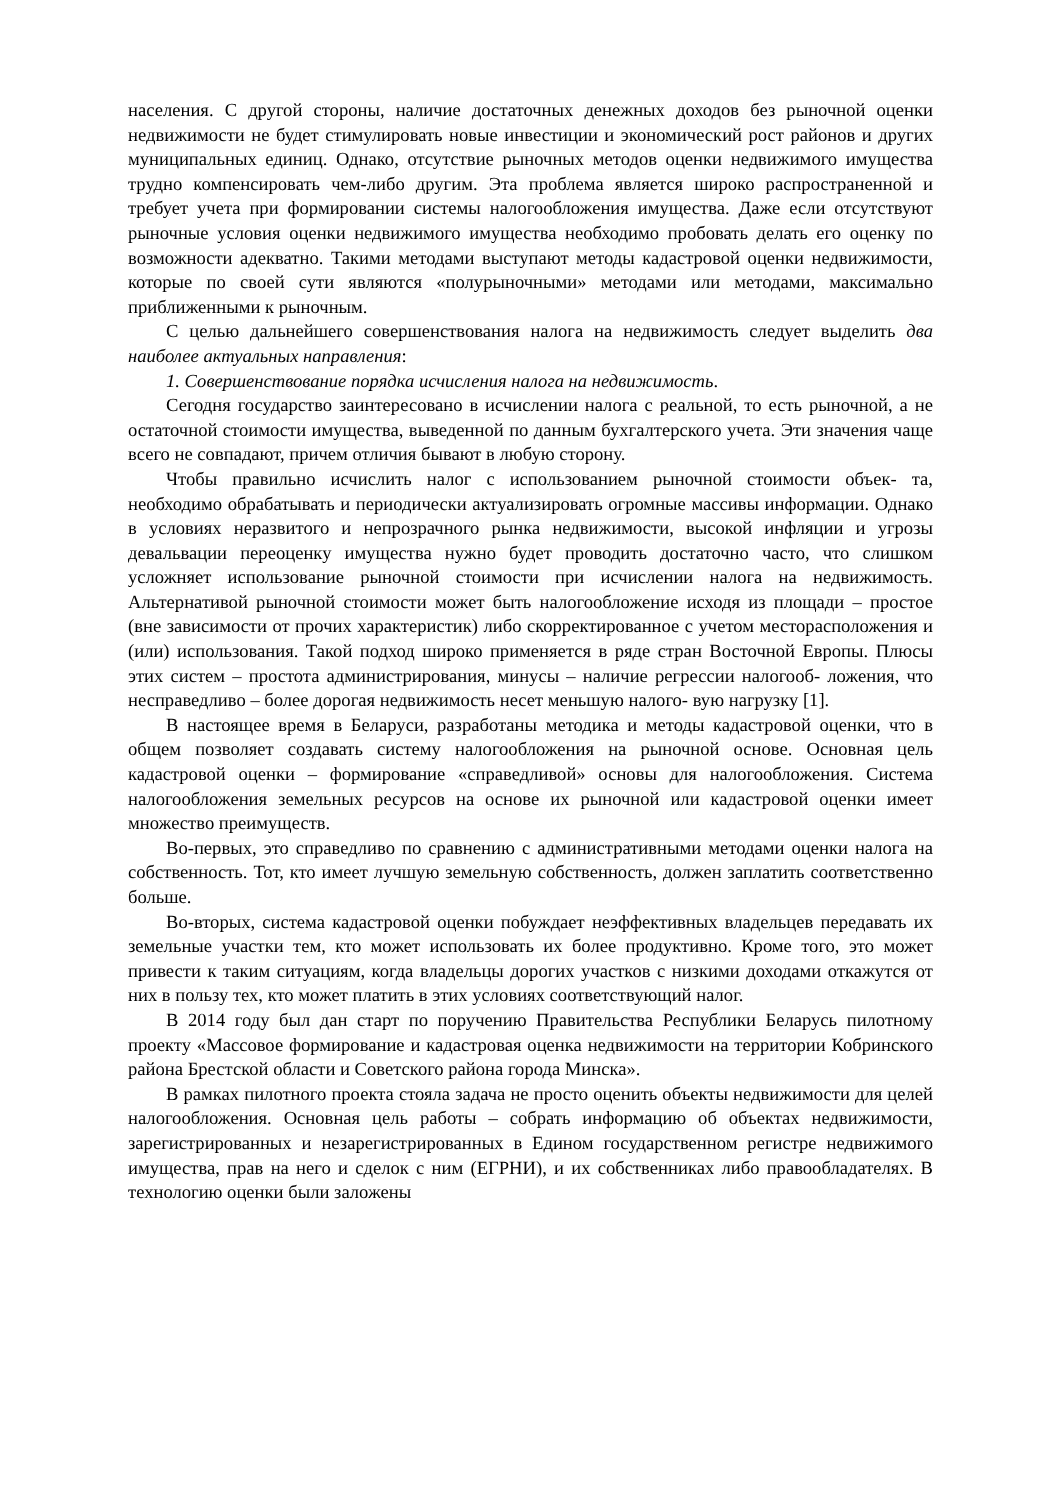населения. С другой стороны, наличие достаточных денежных доходов без рыночной оценки недвижимости не будет стимулировать новые инвестиции и экономический рост районов и других муниципальных единиц. Однако, отсутствие рыночных методов оценки недвижимого имущества трудно компенсировать чем-либо другим. Эта проблема является широко распространенной и требует учета при формировании системы налогообложения имущества. Даже если отсутствуют рыночные условия оценки недвижимого имущества необходимо пробовать делать его оценку по возможности адекватно. Такими методами выступают методы кадастровой оценки недвижимости, которые по своей сути являются «полурыночными» методами или методами, максимально приближенными к рыночным.
С целью дальнейшего совершенствования налога на недвижимость следует выделить два наиболее актуальных направления:
1. Совершенствование порядка исчисления налога на недвижимость.
Сегодня государство заинтересовано в исчислении налога с реальной, то есть рыночной, а не остаточной стоимости имущества, выведенной по данным бухгалтерского учета. Эти значения чаще всего не совпадают, причем отличия бывают в любую сторону.
Чтобы правильно исчислить налог с использованием рыночной стоимости объек- та, необходимо обрабатывать и периодически актуализировать огромные массивы информации. Однако в условиях неразвитого и непрозрачного рынка недвижимости, высокой инфляции и угрозы девальвации переоценку имущества нужно будет проводить достаточно часто, что слишком усложняет использование рыночной стоимости при исчислении налога на недвижимость. Альтернативой рыночной стоимости может быть налогообложение исходя из площади – простое (вне зависимости от прочих характеристик) либо скорректированное с учетом месторасположения и (или) использования. Такой подход широко применяется в ряде стран Восточной Европы. Плюсы этих систем – простота администрирования, минусы – наличие регрессии налогооб- ложения, что несправедливо – более дорогая недвижимость несет меньшую налого- вую нагрузку [1].
В настоящее время в Беларуси, разработаны методика и методы кадастровой оценки, что в общем позволяет создавать систему налогообложения на рыночной основе. Основная цель кадастровой оценки – формирование «справедливой» основы для налогообложения. Система налогообложения земельных ресурсов на основе их рыночной или кадастровой оценки имеет множество преимуществ.
Во-первых, это справедливо по сравнению с административными методами оценки налога на собственность. Тот, кто имеет лучшую земельную собственность, должен заплатить соответственно больше.
Во-вторых, система кадастровой оценки побуждает неэффективных владельцев передавать их земельные участки тем, кто может использовать их более продуктивно. Кроме того, это может привести к таким ситуациям, когда владельцы дорогих участков с низкими доходами откажутся от них в пользу тех, кто может платить в этих условиях соответствующий налог.
В 2014 году был дан старт по поручению Правительства Республики Беларусь пилотному проекту «Массовое формирование и кадастровая оценка недвижимости на территории Кобринского района Брестской области и Советского района города Минска».
В рамках пилотного проекта стояла задача не просто оценить объекты недвижимости для целей налогообложения. Основная цель работы – собрать информацию об объектах недвижимости, зарегистрированных и незарегистрированных в Едином государственном регистре недвижимого имущества, прав на него и сделок с ним (ЕГРНИ), и их собственниках либо правообладателях. В технологию оценки были заложены